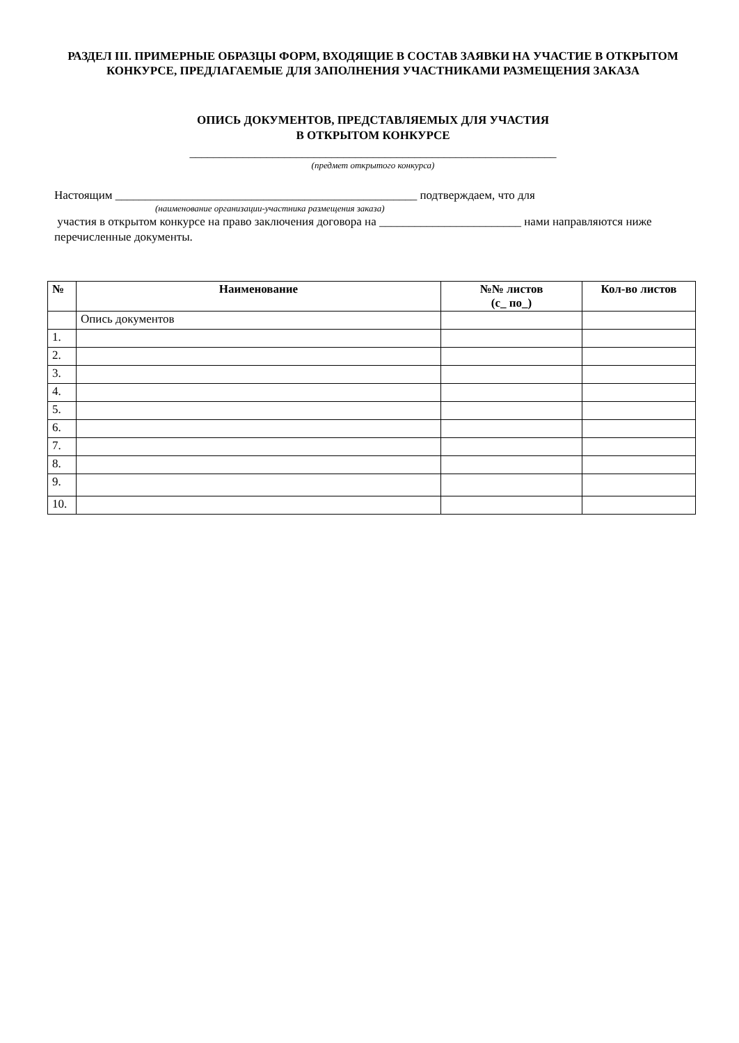РАЗДЕЛ III. ПРИМЕРНЫЕ ОБРАЗЦЫ ФОРМ, ВХОДЯЩИЕ В СОСТАВ ЗАЯВКИ НА УЧАСТИЕ В ОТКРЫТОМ КОНКУРСЕ, ПРЕДЛАГАЕМЫЕ ДЛЯ ЗАПОЛНЕНИЯ УЧАСТНИКАМИ РАЗМЕЩЕНИЯ ЗАКАЗА
ОПИСЬ ДОКУМЕНТОВ, ПРЕДСТАВЛЯЕМЫХ ДЛЯ УЧАСТИЯ
В ОТКРЫТОМ КОНКУРСЕ
______________________________________________________________
(предмет открытого конкурса)
Настоящим ___________________________________________________ подтверждаем, что для
(наименование организации-участника размещения заказа)
участия в открытом конкурсе на право заключения договора на ________________________ нами направляются ниже перечисленные документы.
| № | Наименование | №№ листов (с_ по_) | Кол-во листов |
| --- | --- | --- | --- |
| | Опись документов | | |
| 1. | | | |
| 2. | | | |
| 3. | | | |
| 4. | | | |
| 5. | | | |
| 6. | | | |
| 7. | | | |
| 8. | | | |
| 9. | | | |
| 10. | | | |